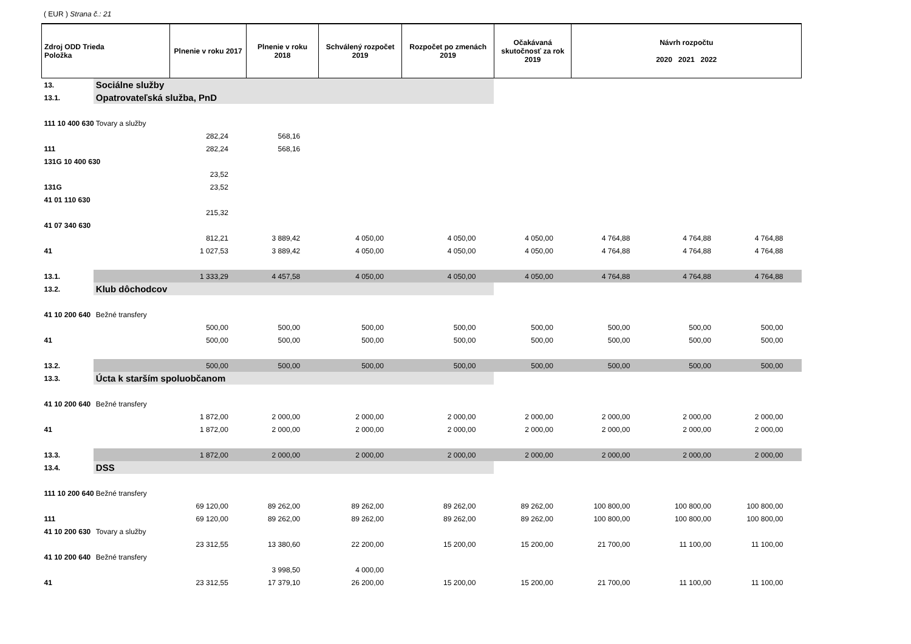( EUR ) Strana č.: 21
| Zdroj ODD Trieda Položka | | Plnenie v roku 2017 | Plnenie v roku 2018 | Schválený rozpočet 2019 | Rozpočet po zmenách 2019 | Očakávaná skutočnosť za rok 2019 | Návrh rozpočtu 2020 2021 2022 | | |
| --- | --- | --- | --- | --- | --- | --- | --- | --- | --- |
| 13. | Sociálne služby | | | | | | | | |
| 13.1. | Opatrovateľská služba, PnD | | | | | | | | |
| 111 10 400 630 | Tovary a služby | | | | | | | | |
| | | 282,24 | 568,16 | | | | | | |
| 111 | | 282,24 | 568,16 | | | | | | |
| 131G 10 400 630 | | | | | | | | | |
| | | 23,52 | | | | | | | |
| 131G | | 23,52 | | | | | | | |
| 41 01 110 630 | | | | | | | | | |
| | | 215,32 | | | | | | | |
| 41 07 340 630 | | | | | | | | | |
| | | 812,21 | 3 889,42 | 4 050,00 | 4 050,00 | 4 050,00 | 4 764,88 | 4 764,88 | 4 764,88 |
| 41 | | 1 027,53 | 3 889,42 | 4 050,00 | 4 050,00 | 4 050,00 | 4 764,88 | 4 764,88 | 4 764,88 |
| 13.1. | | 1 333,29 | 4 457,58 | 4 050,00 | 4 050,00 | 4 050,00 | 4 764,88 | 4 764,88 | 4 764,88 |
| 13.2. | Klub dôchodcov | | | | | | | | |
| 41 10 200 640 | Bežné transfery | | | | | | | | |
| | | 500,00 | 500,00 | 500,00 | 500,00 | 500,00 | 500,00 | 500,00 | 500,00 |
| 41 | | 500,00 | 500,00 | 500,00 | 500,00 | 500,00 | 500,00 | 500,00 | 500,00 |
| 13.2. | | 500,00 | 500,00 | 500,00 | 500,00 | 500,00 | 500,00 | 500,00 | 500,00 |
| 13.3. | Úcta k starším spoluobčanom | | | | | | | | |
| 41 10 200 640 | Bežné transfery | | | | | | | | |
| | | 1 872,00 | 2 000,00 | 2 000,00 | 2 000,00 | 2 000,00 | 2 000,00 | 2 000,00 | 2 000,00 |
| 41 | | 1 872,00 | 2 000,00 | 2 000,00 | 2 000,00 | 2 000,00 | 2 000,00 | 2 000,00 | 2 000,00 |
| 13.3. | | 1 872,00 | 2 000,00 | 2 000,00 | 2 000,00 | 2 000,00 | 2 000,00 | 2 000,00 | 2 000,00 |
| 13.4. | DSS | | | | | | | | |
| 111 10 200 640 | Bežné transfery | | | | | | | | |
| | | 69 120,00 | 89 262,00 | 89 262,00 | 89 262,00 | 89 262,00 | 100 800,00 | 100 800,00 | 100 800,00 |
| 111 | | 69 120,00 | 89 262,00 | 89 262,00 | 89 262,00 | 89 262,00 | 100 800,00 | 100 800,00 | 100 800,00 |
| 41 10 200 630 | Tovary a služby | | | | | | | | |
| | | 23 312,55 | 13 380,60 | 22 200,00 | 15 200,00 | 15 200,00 | 21 700,00 | 11 100,00 | 11 100,00 |
| 41 10 200 640 | Bežné transfery | | | | | | | | |
| | | | 3 998,50 | 4 000,00 | | | | | |
| 41 | | 23 312,55 | 17 379,10 | 26 200,00 | 15 200,00 | 15 200,00 | 21 700,00 | 11 100,00 | 11 100,00 |